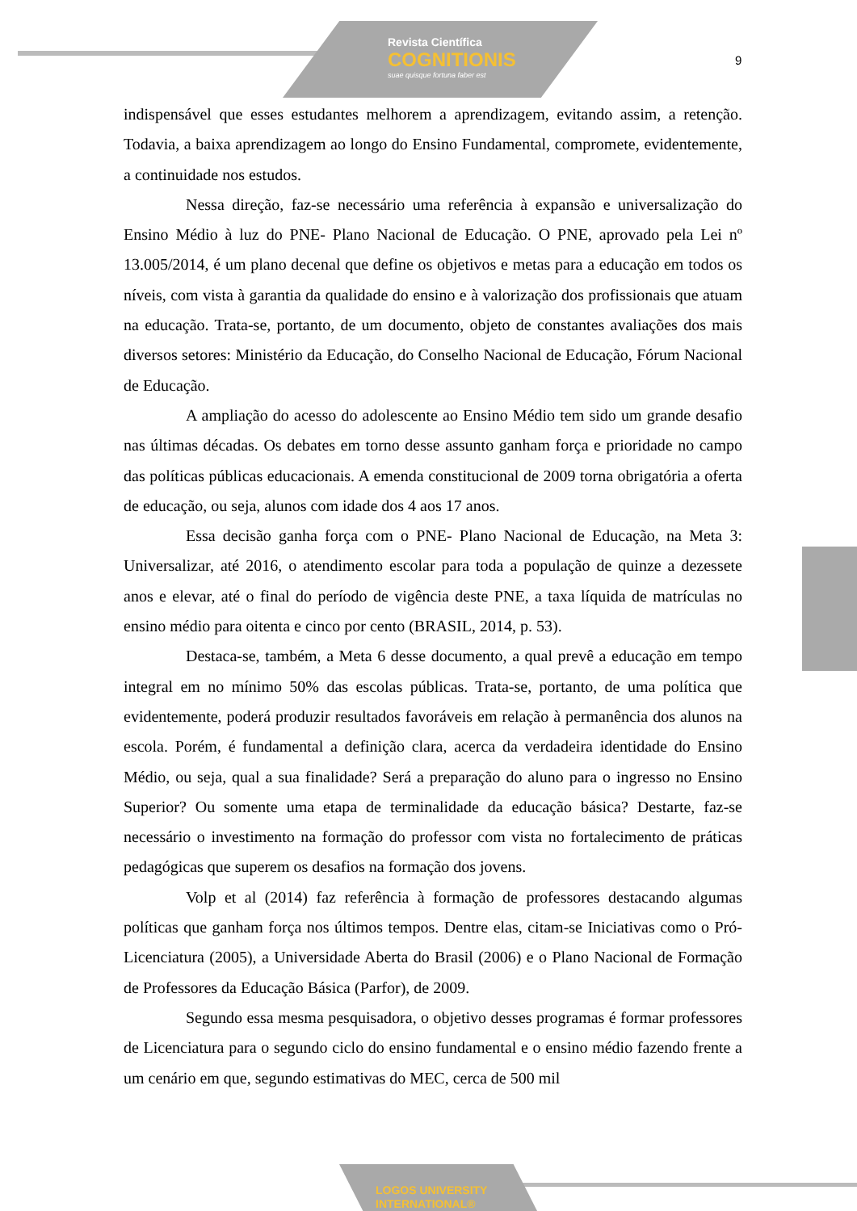Revista Científica
COGNITIONIS
suae quisque fortuna faber est
9
indispensável que esses estudantes melhorem a aprendizagem, evitando assim, a retenção. Todavia, a baixa aprendizagem ao longo do Ensino Fundamental, compromete, evidentemente, a continuidade nos estudos.
Nessa direção, faz-se necessário uma referência à expansão e universalização do Ensino Médio à luz do PNE- Plano Nacional de Educação. O PNE, aprovado pela Lei nº 13.005/2014, é um plano decenal que define os objetivos e metas para a educação em todos os níveis, com vista à garantia da qualidade do ensino e à valorização dos profissionais que atuam na educação. Trata-se, portanto, de um documento, objeto de constantes avaliações dos mais diversos setores: Ministério da Educação, do Conselho Nacional de Educação, Fórum Nacional de Educação.
A ampliação do acesso do adolescente ao Ensino Médio tem sido um grande desafio nas últimas décadas. Os debates em torno desse assunto ganham força e prioridade no campo das políticas públicas educacionais. A emenda constitucional de 2009 torna obrigatória a oferta de educação, ou seja, alunos com idade dos 4 aos 17 anos.
Essa decisão ganha força com o PNE- Plano Nacional de Educação, na Meta 3: Universalizar, até 2016, o atendimento escolar para toda a população de quinze a dezessete anos e elevar, até o final do período de vigência deste PNE, a taxa líquida de matrículas no ensino médio para oitenta e cinco por cento (BRASIL, 2014, p. 53).
Destaca-se, também, a Meta 6 desse documento, a qual prevê a educação em tempo integral em no mínimo 50% das escolas públicas. Trata-se, portanto, de uma política que evidentemente, poderá produzir resultados favoráveis em relação à permanência dos alunos na escola. Porém, é fundamental a definição clara, acerca da verdadeira identidade do Ensino Médio, ou seja, qual a sua finalidade? Será a preparação do aluno para o ingresso no Ensino Superior? Ou somente uma etapa de terminalidade da educação básica? Destarte, faz-se necessário o investimento na formação do professor com vista no fortalecimento de práticas pedagógicas que superem os desafios na formação dos jovens.
Volp et al (2014) faz referência à formação de professores destacando algumas políticas que ganham força nos últimos tempos. Dentre elas, citam-se Iniciativas como o Pró-Licenciatura (2005), a Universidade Aberta do Brasil (2006) e o Plano Nacional de Formação de Professores da Educação Básica (Parfor), de 2009.
Segundo essa mesma pesquisadora, o objetivo desses programas é formar professores de Licenciatura para o segundo ciclo do ensino fundamental e o ensino médio fazendo frente a um cenário em que, segundo estimativas do MEC, cerca de 500 mil
LOGOS UNIVERSITY
INTERNATIONAL®